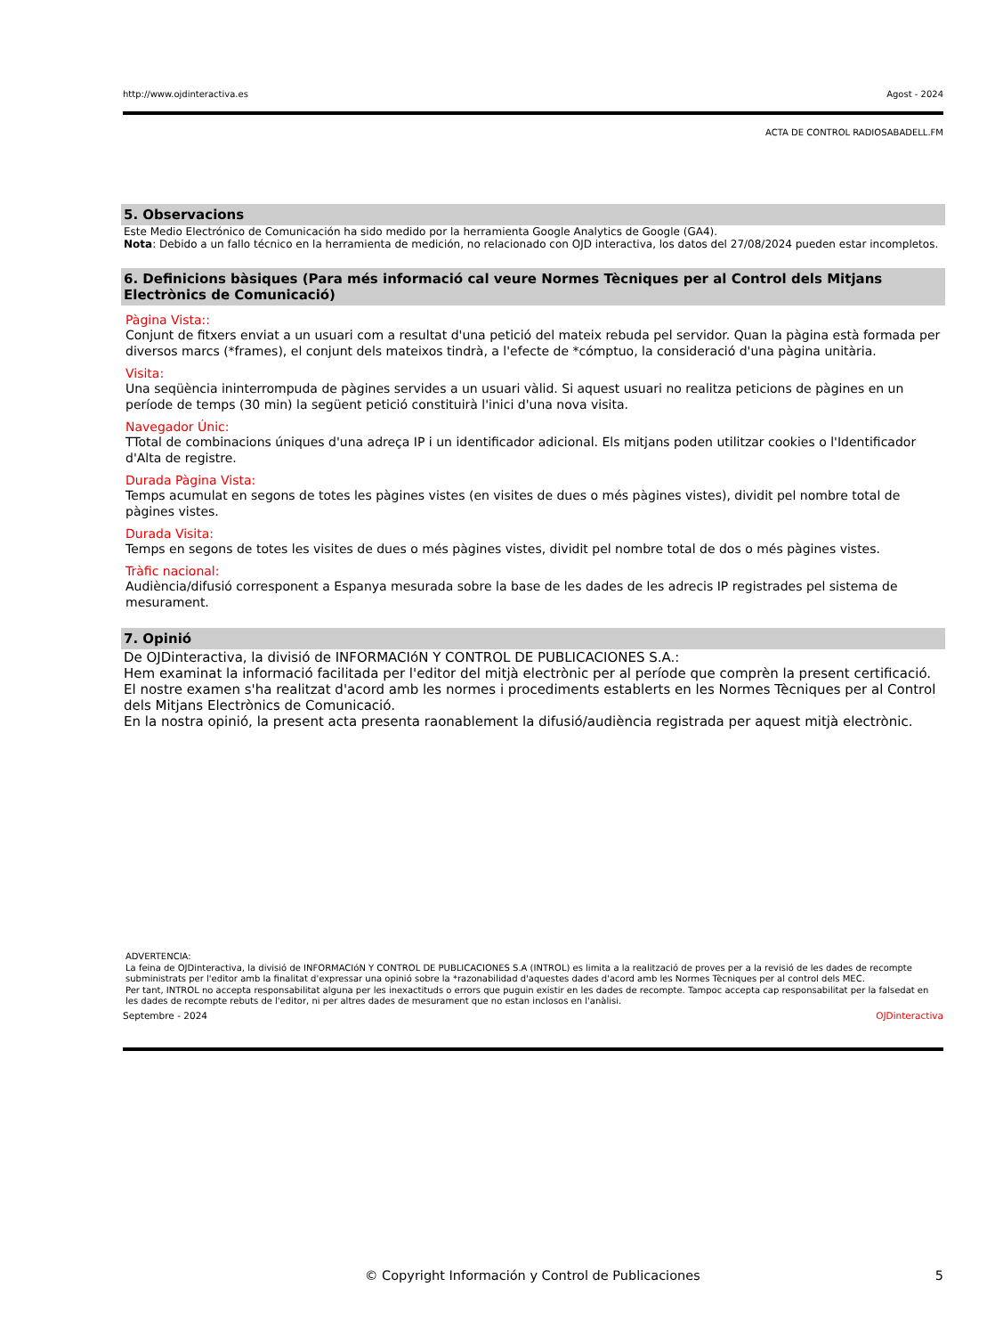http://www.ojdinteractiva.es Agost - 2024
ACTA DE CONTROL RADIOSABADELL.FM
5. Observacions
Este Medio Electrónico de Comunicación ha sido medido por la herramienta Google Analytics de Google (GA4).
Nota: Debido a un fallo técnico en la herramienta de medición, no relacionado con OJD interactiva, los datos del 27/08/2024 pueden estar incompletos.
6. Definicions bàsiques (Para més informació cal veure Normes Tècniques per al Control dels Mitjans Electrònics de Comunicació)
Pàgina Vista::
Conjunt de fitxers enviat a un usuari com a resultat d'una petició del mateix rebuda pel servidor. Quan la pàgina està formada per diversos marcs (*frames), el conjunt dels mateixos tindrà, a l'efecte de *cómptuo, la consideració d'una pàgina unitària.
Visita:
Una seqüència ininterrompuda de pàgines servides a un usuari vàlid. Si aquest usuari no realitza peticions de pàgines en un període de temps (30 min) la següent petició constituirà l'inici d'una nova visita.
Navegador Únic:
TTotal de combinacions úniques d'una adreça IP i un identificador adicional. Els mitjans poden utilitzar cookies o l'Identificador d'Alta de registre.
Durada Pàgina Vista:
Temps acumulat en segons de totes les pàgines vistes (en visites de dues o més pàgines vistes), dividit pel nombre total de pàgines vistes.
Durada Visita:
Temps en segons de totes les visites de dues o més pàgines vistes, dividit pel nombre total de dos o més pàgines vistes.
Tràfic nacional:
Audiència/difusió corresponent a Espanya mesurada sobre la base de les dades de les adrecis IP registrades pel sistema de mesurament.
7. Opinió
De OJDinteractiva, la divisió de INFORMACIóN Y CONTROL DE PUBLICACIONES S.A.:
Hem examinat la informació facilitada per l'editor del mitjà electrònic per al període que comprèn la present certificació.
El nostre examen s'ha realitzat d'acord amb les normes i procediments establerts en les Normes Tècniques per al Control dels Mitjans Electrònics de Comunicació.
En la nostra opinió, la present acta presenta raonablement la difusió/audiència registrada per aquest mitjà electrònic.
ADVERTENCIA:
La feina de OJDinteractiva, la divisió de INFORMACIóN Y CONTROL DE PUBLICACIONES S.A (INTROL) es limita a la realització de proves per a la revisió de les dades de recompte subministrats per l'editor amb la finalitat d'expressar una opinió sobre la *razonabilidad d'aquestes dades d'acord amb les Normes Tècniques per al control dels MEC.
Per tant, INTROL no accepta responsabilitat alguna per les inexactituds o errors que puguin existir en les dades de recompte. Tampoc accepta cap responsabilitat per la falsedat en les dades de recompte rebuts de l'editor, ni per altres dades de mesurament que no estan inclosos en l'anàlisi.
Septembre - 2024 OJDinteractiva
© Copyright Información y Control de Publicaciones 5